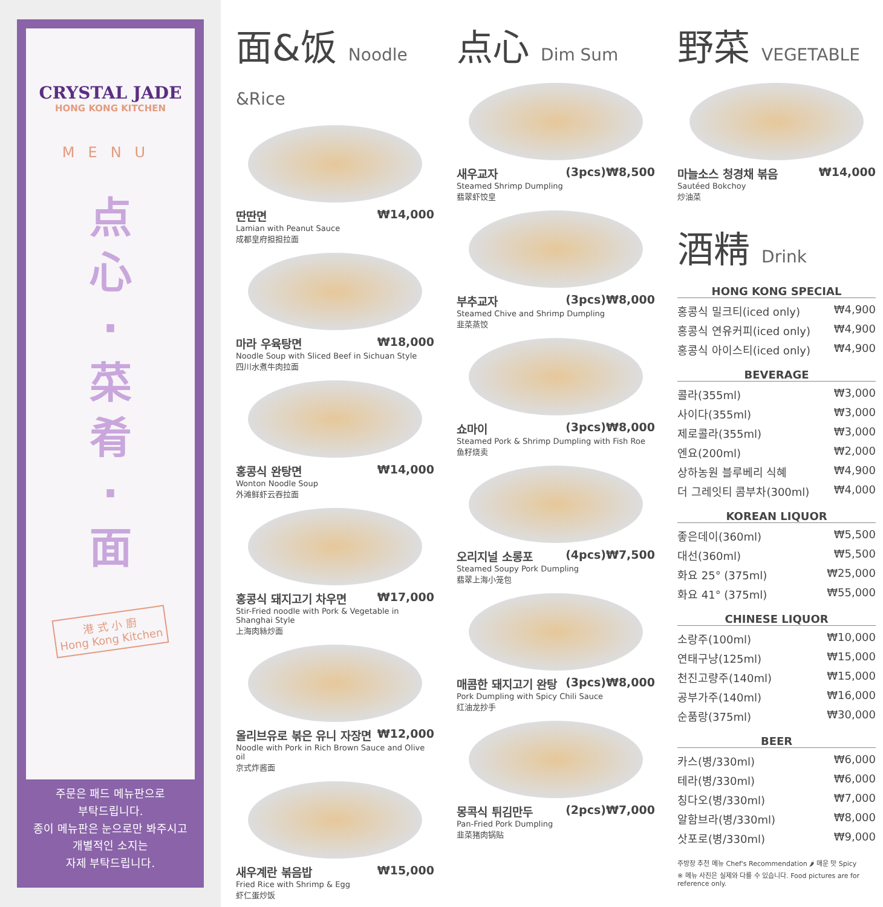CRYSTAL JADE
HONG KONG KITCHEN
MENU
点
心
·
菜
肴
·
面
港 式 小 廚
Hong Kong Kitchen
주문은 패드 메뉴판으로
부탁드립니다.
종이 메뉴판은 눈으로만 봐주시고
개별적인 소지는
자제 부탁드립니다.
面&饭 Noodle &Rice
딴딴면 ₩14,000
Lamian with Peanut Sauce
成都皇府担担拉面
마라 우육탕면 ₩18,000
Noodle Soup with Sliced Beef in Sichuan Style
四川水煮牛肉拉面
홍콩식 완탕면 ₩14,000
Wonton Noodle Soup
外滩鲜虾云吞拉面
홍콩식 돼지고기 차우면 ₩17,000
Stir-Fried noodle with Pork & Vegetable in Shanghai Style
上海肉絲炒面
올리브유로 볶은 유니 자장면 ₩12,000
Noodle with Pork in Rich Brown Sauce and Olive oil
京式炸酱面
새우계란 볶음밥 ₩15,000
Fried Rice with Shrimp & Egg
虾仁蛋炒饭
点心 Dim Sum
새우교자 (3pcs)₩8,500
Steamed Shrimp Dumpling
翡翠虾饺皇
부추교자 (3pcs)₩8,000
Steamed Chive and Shrimp Dumpling
韭菜蒸饺
쇼마이 (3pcs)₩8,000
Steamed Pork & Shrimp Dumpling with Fish Roe
鱼籽烧卖
오리지널 소롱포 (4pcs)₩7,500
Steamed Soupy Pork Dumpling
翡翠上海小笼包
매콤한 돼지고기 완탕 (3pcs)₩8,000
Pork Dumpling with Spicy Chili Sauce
红油龙抄手
몽콕식 튀김만두 (2pcs)₩7,000
Pan-Fried Pork Dumpling
韭菜猪肉锅贴
野菜 VEGETABLE
마늘소스 청경채 볶음 ₩14,000
Sautéed Bokchoy
炒油菜
酒精 Drink
HONG KONG SPECIAL
홍콩식 밀크티(iced only) ₩4,900
홍콩식 연유커피(iced only) ₩4,900
홍콩식 아이스티(iced only) ₩4,900
BEVERAGE
콜라(355ml) ₩3,000
사이다(355ml) ₩3,000
제로콜라(355ml) ₩3,000
엔요(200ml) ₩2,000
상하농원 블루베리 식혜 ₩4,900
더 그레잇티 콤부차(300ml) ₩4,000
KOREAN LIQUOR
좋은데이(360ml) ₩5,500
대선(360ml) ₩5,500
화요 25° (375ml) ₩25,000
화요 41° (375ml) ₩55,000
CHINESE LIQUOR
소랑주(100ml) ₩10,000
연태구냥(125ml) ₩15,000
천진고량주(140ml) ₩15,000
공부가주(140ml) ₩16,000
순품랑(375ml) ₩30,000
BEER
카스(병/330ml) ₩6,000
테라(병/330ml) ₩6,000
칭다오(병/330ml) ₩7,000
알함브라(병/330ml) ₩8,000
삿포로(병/330ml) ₩9,000
주방장 추천 메뉴 Chef's Recommendation 🌶 매운 맛 Spicy
※ 메뉴 사진은 실제와 다를 수 있습니다. Food pictures are for reference only.